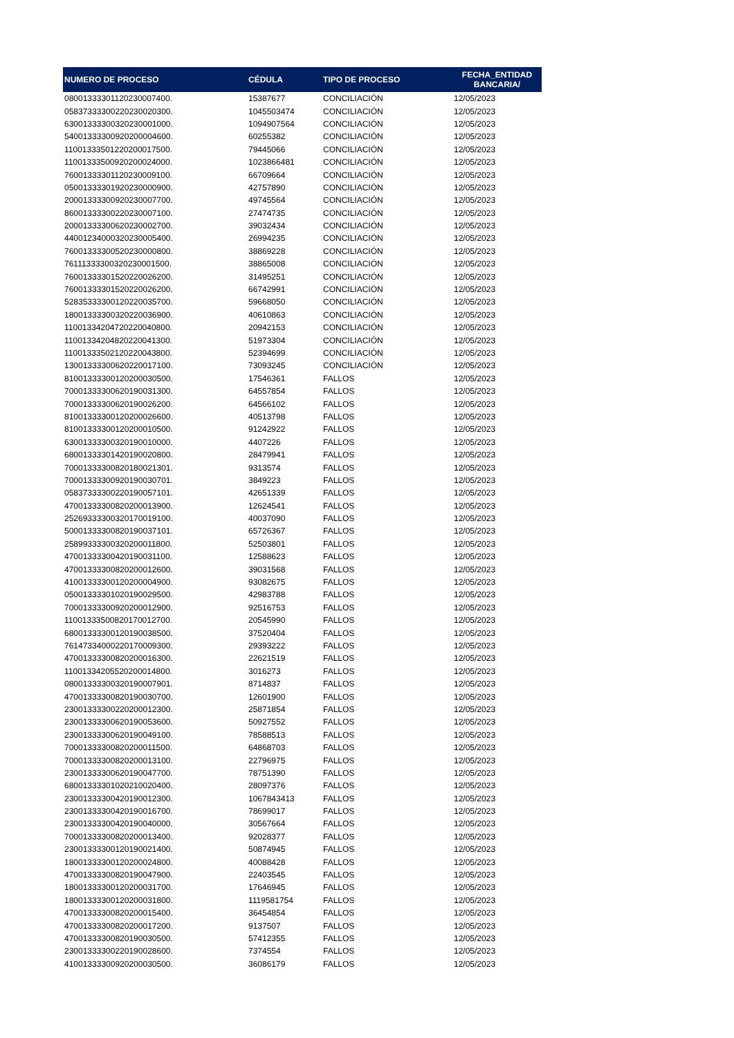| NUMERO DE PROCESO | CÉDULA | TIPO DE PROCESO | FECHA_ENTIDAD BANCARIA/ |
| --- | --- | --- | --- |
| 08001333301120230007400. | 15387677 | CONCILIACIÓN | 12/05/2023 |
| 05837333300220230020300. | 1045503474 | CONCILIACIÓN | 12/05/2023 |
| 63001333300320230001000. | 1094907564 | CONCILIACIÓN | 12/05/2023 |
| 54001333300920200004600. | 60255382 | CONCILIACIÓN | 12/05/2023 |
| 11001333501220200017500. | 79445066 | CONCILIACIÓN | 12/05/2023 |
| 11001333500920200024000. | 1023866481 | CONCILIACIÓN | 12/05/2023 |
| 76001333301120230009100. | 66709664 | CONCILIACIÓN | 12/05/2023 |
| 05001333301920230000900. | 42757890 | CONCILIACIÓN | 12/05/2023 |
| 20001333300920230007700. | 49745564 | CONCILIACIÓN | 12/05/2023 |
| 86001333300220230007100. | 27474735 | CONCILIACIÓN | 12/05/2023 |
| 20001333300620230002700. | 39032434 | CONCILIACIÓN | 12/05/2023 |
| 44001234000320230005400. | 26994235 | CONCILIACIÓN | 12/05/2023 |
| 76001333300520230000800. | 38869228 | CONCILIACIÓN | 12/05/2023 |
| 76111333300320230001500. | 38865008 | CONCILIACIÓN | 12/05/2023 |
| 76001333301520220026200. | 31495251 | CONCILIACIÓN | 12/05/2023 |
| 76001333301520220026200. | 66742991 | CONCILIACIÓN | 12/05/2023 |
| 52835333300120220035700. | 59668050 | CONCILIACIÓN | 12/05/2023 |
| 18001333300320220036900. | 40610863 | CONCILIACIÓN | 12/05/2023 |
| 11001334204720220040800. | 20942153 | CONCILIACIÓN | 12/05/2023 |
| 11001334204820220041300. | 51973304 | CONCILIACIÓN | 12/05/2023 |
| 11001333502120220043800. | 52394699 | CONCILIACIÓN | 12/05/2023 |
| 13001333300620220017100. | 73093245 | CONCILIACIÓN | 12/05/2023 |
| 81001333300120200030500. | 17546361 | FALLOS | 12/05/2023 |
| 70001333300620190031300. | 64557854 | FALLOS | 12/05/2023 |
| 70001333300620190026200. | 64566102 | FALLOS | 12/05/2023 |
| 81001333300120200026600. | 40513798 | FALLOS | 12/05/2023 |
| 81001333300120200010500. | 91242922 | FALLOS | 12/05/2023 |
| 63001333300320190010000. | 4407226 | FALLOS | 12/05/2023 |
| 68001333301420190020800. | 28479941 | FALLOS | 12/05/2023 |
| 70001333300820180021301. | 9313574 | FALLOS | 12/05/2023 |
| 70001333300920190030701. | 3849223 | FALLOS | 12/05/2023 |
| 05837333300220190057101. | 42651339 | FALLOS | 12/05/2023 |
| 47001333300820200013900. | 12624541 | FALLOS | 12/05/2023 |
| 25269333300320170019100. | 40037090 | FALLOS | 12/05/2023 |
| 50001333300820190037101. | 65726367 | FALLOS | 12/05/2023 |
| 25899333300320200011800. | 52503801 | FALLOS | 12/05/2023 |
| 47001333300420190031100. | 12588623 | FALLOS | 12/05/2023 |
| 47001333300820200012600. | 39031568 | FALLOS | 12/05/2023 |
| 41001333300120200004900. | 93082675 | FALLOS | 12/05/2023 |
| 05001333301020190029500. | 42983788 | FALLOS | 12/05/2023 |
| 70001333300920200012900. | 92516753 | FALLOS | 12/05/2023 |
| 11001333500820170012700. | 20545990 | FALLOS | 12/05/2023 |
| 68001333300120190038500. | 37520404 | FALLOS | 12/05/2023 |
| 76147334000220170009300. | 29393222 | FALLOS | 12/05/2023 |
| 47001333300820200016300. | 22621519 | FALLOS | 12/05/2023 |
| 11001334205520200014800. | 3016273 | FALLOS | 12/05/2023 |
| 08001333300320190007901. | 8714837 | FALLOS | 12/05/2023 |
| 47001333300820190030700. | 12601900 | FALLOS | 12/05/2023 |
| 23001333300220200012300. | 25871854 | FALLOS | 12/05/2023 |
| 23001333300620190053600. | 50927552 | FALLOS | 12/05/2023 |
| 23001333300620190049100. | 78588513 | FALLOS | 12/05/2023 |
| 70001333300820200011500. | 64868703 | FALLOS | 12/05/2023 |
| 70001333300820200013100. | 22796975 | FALLOS | 12/05/2023 |
| 23001333300620190047700. | 78751390 | FALLOS | 12/05/2023 |
| 68001333301020210020400. | 28097376 | FALLOS | 12/05/2023 |
| 23001333300420190012300. | 1067843413 | FALLOS | 12/05/2023 |
| 23001333300420190016700. | 78699017 | FALLOS | 12/05/2023 |
| 23001333300420190040000. | 30567664 | FALLOS | 12/05/2023 |
| 70001333300820200013400. | 92028377 | FALLOS | 12/05/2023 |
| 23001333300120190021400. | 50874945 | FALLOS | 12/05/2023 |
| 18001333300120200024800. | 40088428 | FALLOS | 12/05/2023 |
| 47001333300820190047900. | 22403545 | FALLOS | 12/05/2023 |
| 18001333300120200031700. | 17646945 | FALLOS | 12/05/2023 |
| 18001333300120200031800. | 1119581754 | FALLOS | 12/05/2023 |
| 47001333300820200015400. | 36454854 | FALLOS | 12/05/2023 |
| 47001333300820200017200. | 9137507 | FALLOS | 12/05/2023 |
| 47001333300820190030500. | 57412355 | FALLOS | 12/05/2023 |
| 23001333300220190028600. | 7374554 | FALLOS | 12/05/2023 |
| 41001333300920200030500. | 36086179 | FALLOS | 12/05/2023 |